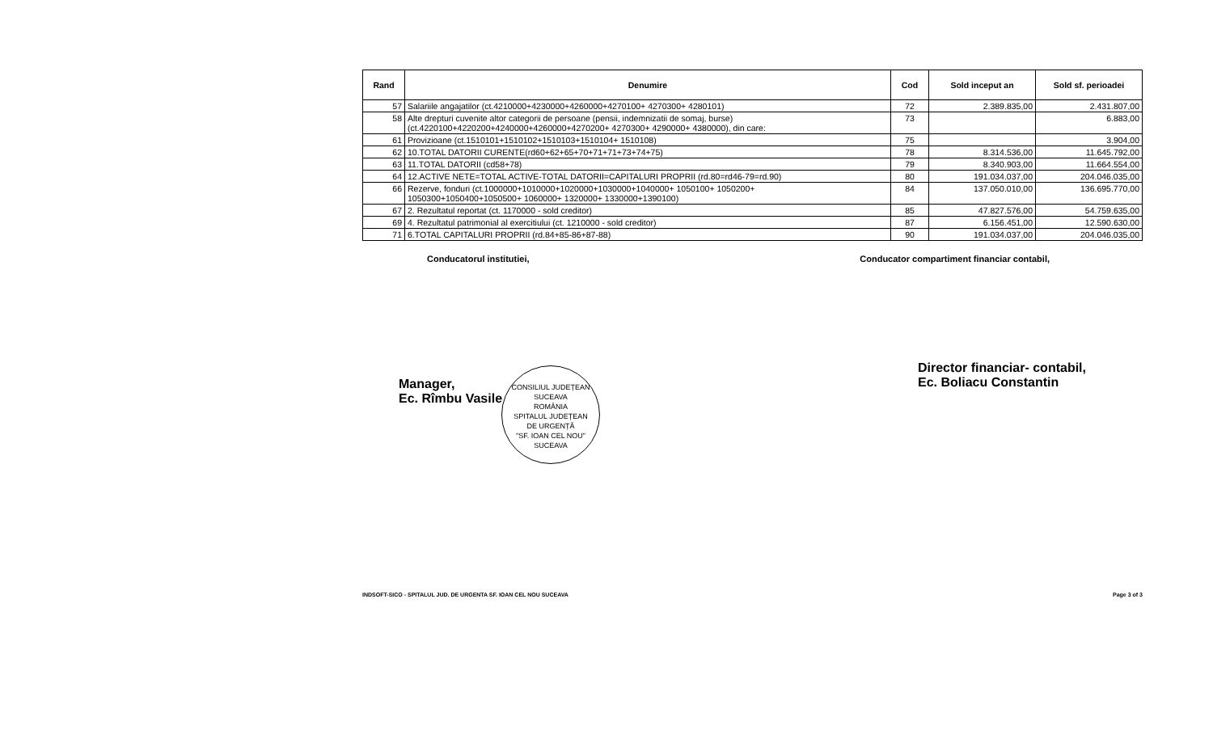| Rand | Denumire | Cod | Sold inceput an | Sold sf. perioadei |
| --- | --- | --- | --- | --- |
| 57 | Salariile angajatilor (ct.4210000+4230000+4260000+4270100+ 4270300+ 4280101) | 72 | 2.389.835,00 | 2.431.807,00 |
| 58 | Alte drepturi cuvenite altor categorii de persoane (pensii, indemnizatii de somaj, burse) (ct.4220100+4220200+4240000+4260000+4270200+ 4270300+ 4290000+ 4380000), din care: | 73 | | 6.883,00 |
| 61 | Provizioane (ct.1510101+1510102+1510103+1510104+ 1510108) | 75 | | 3.904,00 |
| 62 | 10.TOTAL DATORII CURENTE(rd60+62+65+70+71+71+73+74+75) | 78 | 8.314.536,00 | 11.645.792,00 |
| 63 | 11.TOTAL DATORII (cd58+78) | 79 | 8.340.903,00 | 11.664.554,00 |
| 64 | 12.ACTIVE NETE=TOTAL ACTIVE-TOTAL DATORII=CAPITALURI PROPRII (rd.80=rd46-79=rd.90) | 80 | 191.034.037,00 | 204.046.035,00 |
| 66 | Rezerve, fonduri (ct.1000000+1010000+1020000+1030000+1040000+ 1050100+ 1050200+ 1050300+1050400+1050500+ 1060000+ 1320000+ 1330000+1390100) | 84 | 137.050.010,00 | 136.695.770,00 |
| 67 | 2. Rezultatul reportat (ct. 1170000 - sold creditor) | 85 | 47.827.576,00 | 54.759.635,00 |
| 69 | 4. Rezultatul patrimonial al exercitiului (ct. 1210000 - sold creditor) | 87 | 6.156.451,00 | 12.590.630,00 |
| 71 | 6.TOTAL CAPITALURI PROPRII (rd.84+85-86+87-88) | 90 | 191.034.037,00 | 204.046.035,00 |
Conducatorul institutiei, Conducator compartiment financiar contabil,
Manager,
Ec. Rîmbu Vasile
Director financiar- contabil,
Ec. Boliacu Constantin
INDSOFT-SICO - SPITALUL JUD. DE URGENTA SF. IOAN CEL NOU SUCEAVA Page 3 of 3
CONSILIUL JUDEȚEAN SUCEAVA
ROMÂNIA
SPITALUL JUDEȚEAN
DE URGENȚĂ
"SF. IOAN CEL NOU"
SUCEAVA